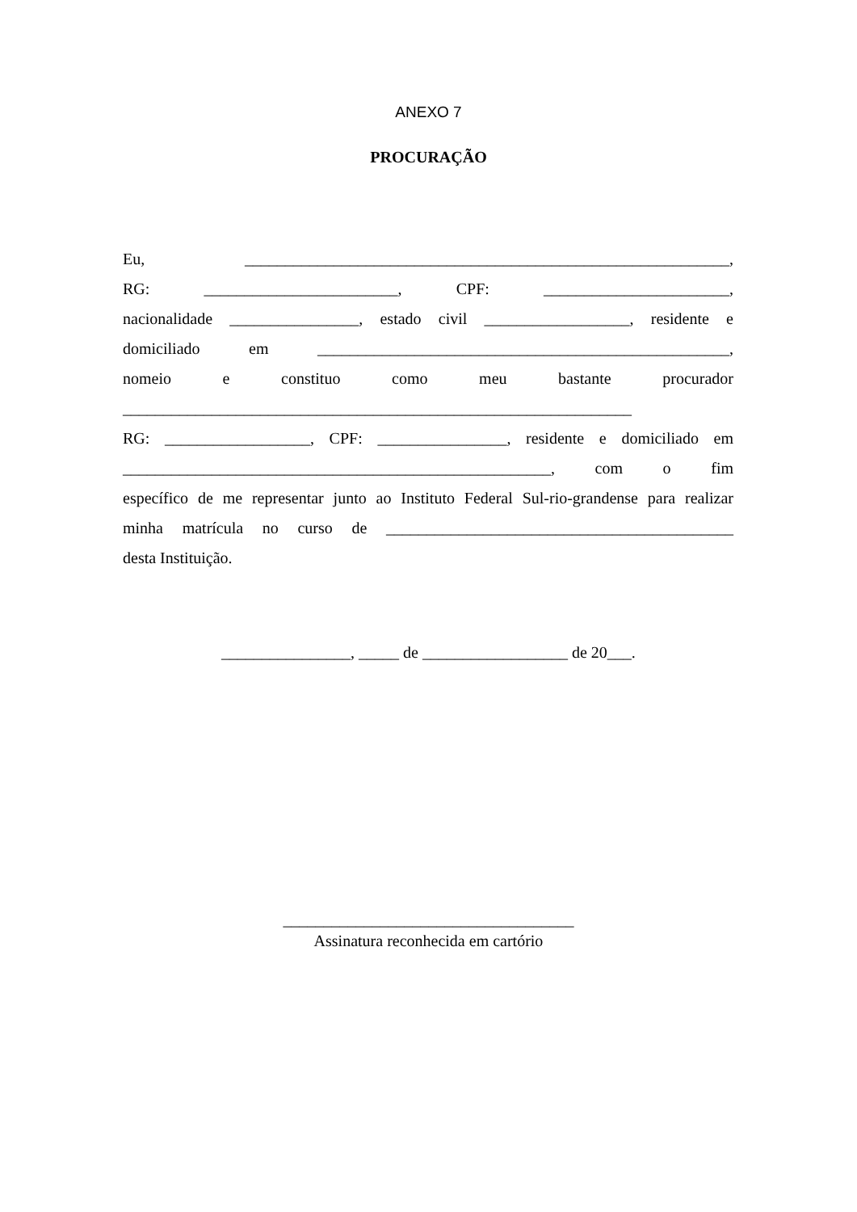ANEXO 7
PROCURAÇÃO
Eu, ____________________________________________________________,
RG: ________________________, CPF: _______________________,
nacionalidade ________________, estado civil __________________, residente e
domiciliado em ___________________________________________________,
nomeio e constituo como meu bastante procurador
_______________________________________________________________
RG: __________________, CPF: ________________, residente e domiciliado em
_____________________________________________________, com o fim
específico de me representar junto ao Instituto Federal Sul-rio-grandense para realizar
minha matrícula no curso de ___________________________________________
desta Instituição.
________________, _____ de __________________ de 20___.
____________________________________
Assinatura reconhecida em cartório